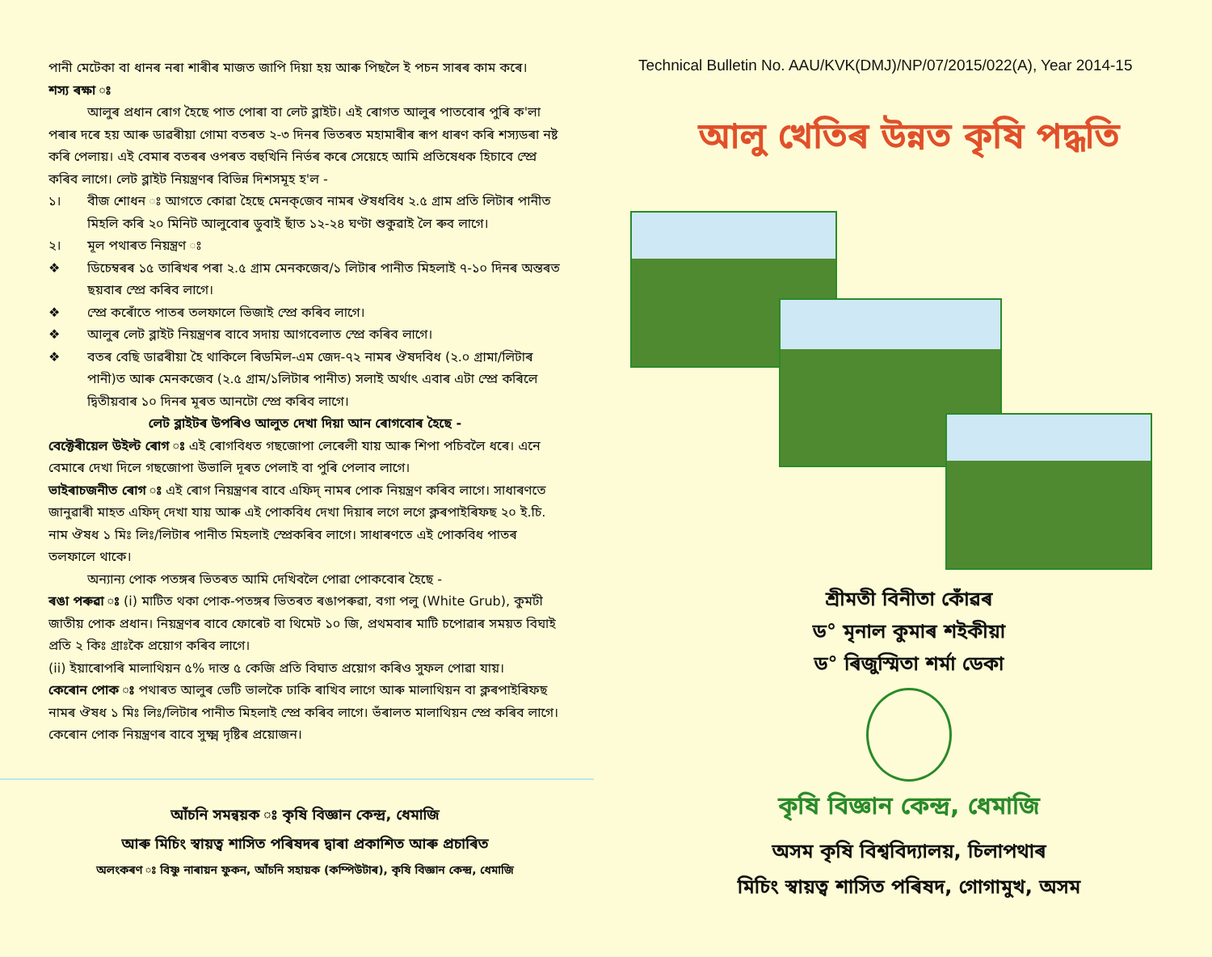পানী মেটেকা বা ধানৰ নৰা শাৰীৰ মাজত জাপি দিয়া হয় আৰু পিছলৈ ই পচন সাৰৰ কাম কৰে।
শস্য ৰক্ষা ঃ
আলুৰ প্ৰধান ৰোগ হৈছে পাত পোৰা বা লেট ব্লাইট। এই ৰোগত আলুৰ পাতবোৰ পুৰি ক'লা পৰাৰ দৰে হয় আৰু ডাৱৰীয়া গোমা বতৰত ২-৩ দিনৰ ভিতৰত মহামাৰীৰ ৰূপ ধাৰণ কৰি শস্যডৰা নষ্ট কৰি পেলায়। এই বেমাৰ বতৰৰ ওপৰত বহুখিনি নিৰ্ভৰ কৰে সেয়েহে আমি প্ৰতিষেধক হিচাবে স্প্ৰে কৰিব লাগে। লেট ব্লাইট নিয়ন্ত্ৰণৰ বিভিন্ন দিশসমূহ হ'ল -
১। বীজ শোধন ঃ আগতে কোৱা হৈছে মেনক্‌জেব নামৰ ঔষধবিধ ২.৫ গ্ৰাম প্ৰতি লিটাৰ পানীত মিহলি কৰি ২০ মিনিট আলুবোৰ ডুবাই ছাঁত ১২-২৪ ঘণ্টা শুকুৱাই লৈ ৰুব লাগে।
২। মূল পথাৰত নিয়ন্ত্ৰণ ঃ
❖ ডিচেম্বৰৰ ১৫ তাৰিখৰ পৰা ২.৫ গ্ৰাম মেনকজেব/১ লিটাৰ পানীত মিহলাই ৭-১০ দিনৰ অন্তৰত ছয়বাৰ স্প্ৰে কৰিব লাগে।
❖ স্প্ৰে কৰোঁতে পাতৰ তলফালে ভিজাই স্প্ৰে কৰিব লাগে।
❖ আলুৰ লেট ব্লাইট নিয়ন্ত্ৰণৰ বাবে সদায় আগবেলাত স্প্ৰে কৰিব লাগে।
❖ বতৰ বেছি ডাৱৰীয়া হৈ থাকিলে ৰিডমিল-এম জেদ-৭২ নামৰ ঔষদবিধ (২.০ গ্ৰামা/লিটাৰ পানী)ত আৰু মেনকজেব (২.৫ গ্ৰাম/১লিটাৰ পানীত) সলাই অৰ্থাৎ এবাৰ এটা স্প্ৰে কৰিলে দ্বিতীয়বাৰ ১০ দিনৰ মূৰত আনটো স্প্ৰে কৰিব লাগে।
লেট ব্লাইটৰ উপৰিও আলুত দেখা দিয়া আন ৰোগবোৰ হৈছে -
বেক্টেৰীয়েল উইল্ট ৰোগ ঃ এই ৰোগবিধত গছজোপা লেৰেলী যায় আৰু শিপা পচিবলৈ ধৰে। এনে বেমাৰে দেখা দিলে গছজোপা উভালি দূৰত পেলাই বা পুৰি পেলাব লাগে।
ভাইৰাচজনীত ৰোগ ঃ এই ৰোগ নিয়ন্ত্ৰণৰ বাবে এফিদ্‌ নামৰ পোক নিয়ন্ত্ৰণ কৰিব লাগে। সাধাৰণতে জানুৱাৰী মাহত এফিদ্‌ দেখা যায় আৰু এই পোকবিধ দেখা দিয়াৰ লগে লগে ক্লৰপাইৰিফছ ২০ ই.চি. নাম ঔষধ ১ মিঃ লিঃ/লিটাৰ পানীত মিহলাই স্প্ৰেকৰিব লাগে। সাধাৰণতে এই পোকবিধ পাতৰ তলফালে থাকে।
অন্যান্য পোক পতঙ্গৰ ভিতৰত আমি দেখিবলৈ পোৱা পোকবোৰ হৈছে -
ৰঙা পৰুৱা ঃ (i) মাটিত থকা পোক-পতঙ্গৰ ভিতৰত ৰঙাপৰুৱা, বগা পলু (White Grub), কুমটী জাতীয় পোক প্ৰধান। নিয়ন্ত্ৰণৰ বাবে ফোৰেট বা থিমেট ১০ জি, প্ৰথমবাৰ মাটি চপোৱাৰ সময়ত বিঘাই প্ৰতি ২ কিঃ গ্ৰাঃকৈ প্ৰয়োগ কৰিব লাগে।
(ii) ইয়াৰোপৰি মালাথিয়ন ৫% দাস্ত ৫ কেজি প্ৰতি বিঘাত প্ৰয়োগ কৰিও সুফল পোৱা যায়।
কেৰোন পোক ঃ পথাৰত আলুৰ ভেটি ভালকৈ ঢাকি ৰাখিব লাগে আৰু মালাথিয়ন বা ক্লৰপাইৰিফছ নামৰ ঔষধ ১ মিঃ লিঃ/লিটাৰ পানীত মিহলাই স্প্ৰে কৰিব লাগে। ভঁৰালত মালাথিয়ন স্প্ৰে কৰিব লাগে। কেৰোন পোক নিয়ন্ত্ৰণৰ বাবে সুক্ষ্ম দৃষ্টিৰ প্ৰয়োজন।
আঁচনি সমন্বয়ক ঃ কৃষি বিজ্ঞান কেন্দ্ৰ, ধেমাজি
আৰু মিচিং স্বায়ত্ব শাসিত পৰিষদৰ দ্বাৰা প্ৰকাশিত আৰু প্ৰচাৰিত
অলংকৰণ ঃ বিষ্ণু নাৰায়ন ফুকন, আঁচনি সহায়ক (কম্পিউটাৰ), কৃষি বিজ্ঞান কেন্দ্ৰ, ধেমাজি
Technical Bulletin No. AAU/KVK(DMJ)/NP/07/2015/022(A), Year 2014-15
আলু খেতিৰ উন্নত কৃষি পদ্ধতি
শ্ৰীমতী বিনীতা কোঁৱৰ
ড° মৃনাল কুমাৰ শইকীয়া
ড° ৰিজুস্মিতা শৰ্মা ডেকা
কৃষি বিজ্ঞান কেন্দ্ৰ, ধেমাজি
অসম কৃষি বিশ্ববিদ্যালয়, চিলাপথাৰ
মিচিং স্বায়ত্ব শাসিত পৰিষদ, গোগামুখ, অসম